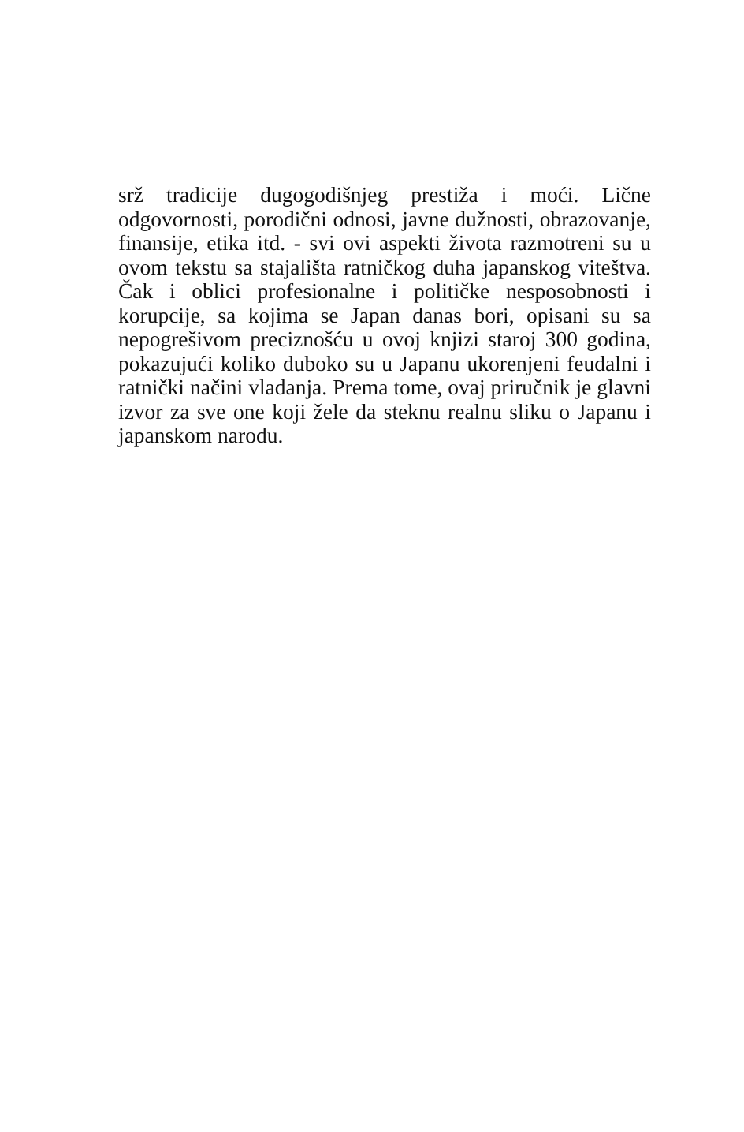srž tradicije dugogodišnjeg prestiža i moći. Lične odgovornosti, porodični odnosi, javne dužnosti, obrazovanje, finansije, etika itd. - svi ovi aspekti života razmotreni su u ovom tekstu sa stajališta ratničkog duha japanskog viteštva. Čak i oblici profesionalne i političke nesposobnosti i korupcije, sa kojima se Japan danas bori, opisani su sa nepogrešivom preciznošću u ovoj knjizi staroj 300 godina, pokazujući koliko duboko su u Japanu ukorenjeni feudalni i ratnički načini vladanja. Prema tome, ovaj priručnik je glavni izvor za sve one koji žele da steknu realnu sliku o Japanu i japanskom narodu.